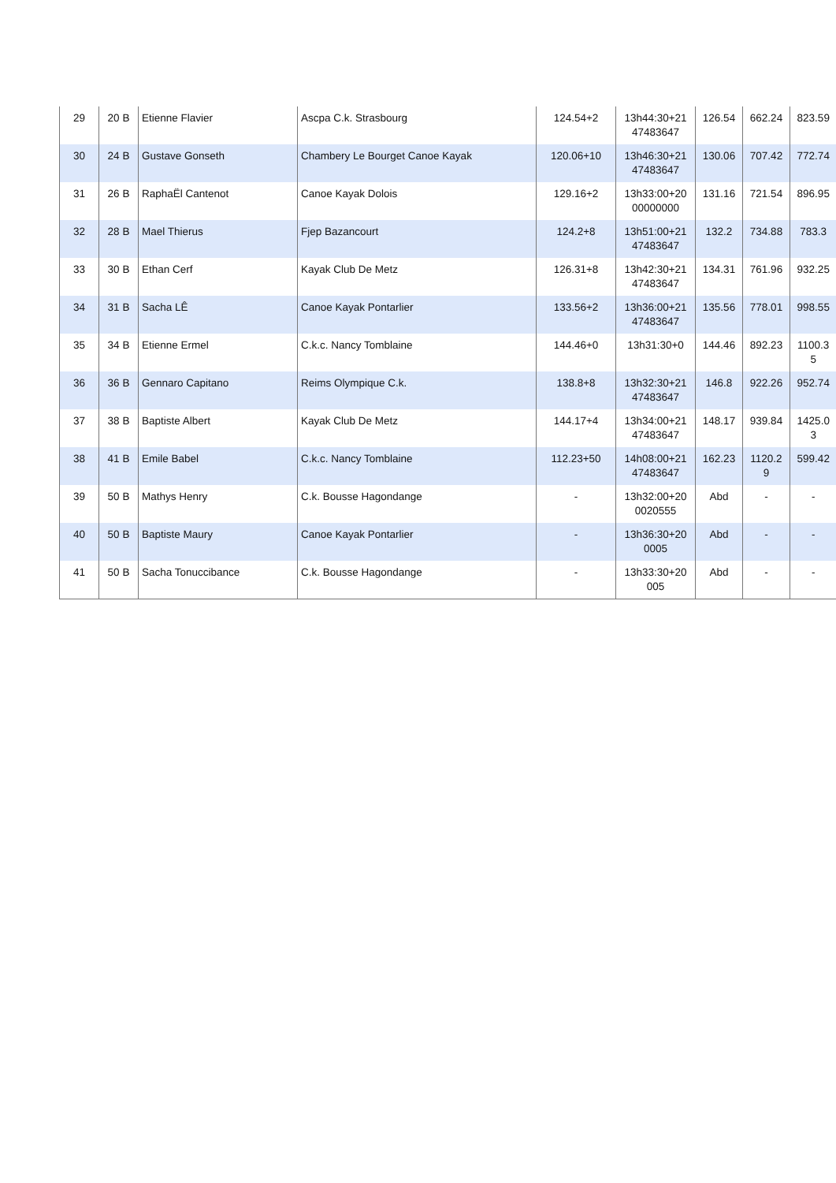| 29 | 20 B | Etienne Flavier | Ascpa C.k. Strasbourg | 124.54+2 | 13h44:30+21 47483647 | 126.54 | 662.24 | 823.59 |
| 30 | 24 B | Gustave Gonseth | Chambery Le Bourget Canoe Kayak | 120.06+10 | 13h46:30+21 47483647 | 130.06 | 707.42 | 772.74 |
| 31 | 26 B | RaphaËl Cantenot | Canoe Kayak Dolois | 129.16+2 | 13h33:00+20 00000000 | 131.16 | 721.54 | 896.95 |
| 32 | 28 B | Mael Thierus | Fjep Bazancourt | 124.2+8 | 13h51:00+21 47483647 | 132.2 | 734.88 | 783.3 |
| 33 | 30 B | Ethan Cerf | Kayak Club De Metz | 126.31+8 | 13h42:30+21 47483647 | 134.31 | 761.96 | 932.25 |
| 34 | 31 B | Sacha LÊ | Canoe Kayak Pontarlier | 133.56+2 | 13h36:00+21 47483647 | 135.56 | 778.01 | 998.55 |
| 35 | 34 B | Etienne Ermel | C.k.c. Nancy Tomblaine | 144.46+0 | 13h31:30+0 | 144.46 | 892.23 | 1100.3 5 |
| 36 | 36 B | Gennaro Capitano | Reims Olympique C.k. | 138.8+8 | 13h32:30+21 47483647 | 146.8 | 922.26 | 952.74 |
| 37 | 38 B | Baptiste Albert | Kayak Club De Metz | 144.17+4 | 13h34:00+21 47483647 | 148.17 | 939.84 | 1425.0 3 |
| 38 | 41 B | Emile Babel | C.k.c. Nancy Tomblaine | 112.23+50 | 14h08:00+21 47483647 | 162.23 | 1120.2 9 | 599.42 |
| 39 | 50 B | Mathys Henry | C.k. Bousse Hagondange | - | 13h32:00+20 0020555 | Abd | - | - |
| 40 | 50 B | Baptiste Maury | Canoe Kayak Pontarlier | - | 13h36:30+20 0005 | Abd | - | - |
| 41 | 50 B | Sacha Tonuccibance | C.k. Bousse Hagondange | - | 13h33:30+20 005 | Abd | - | - |